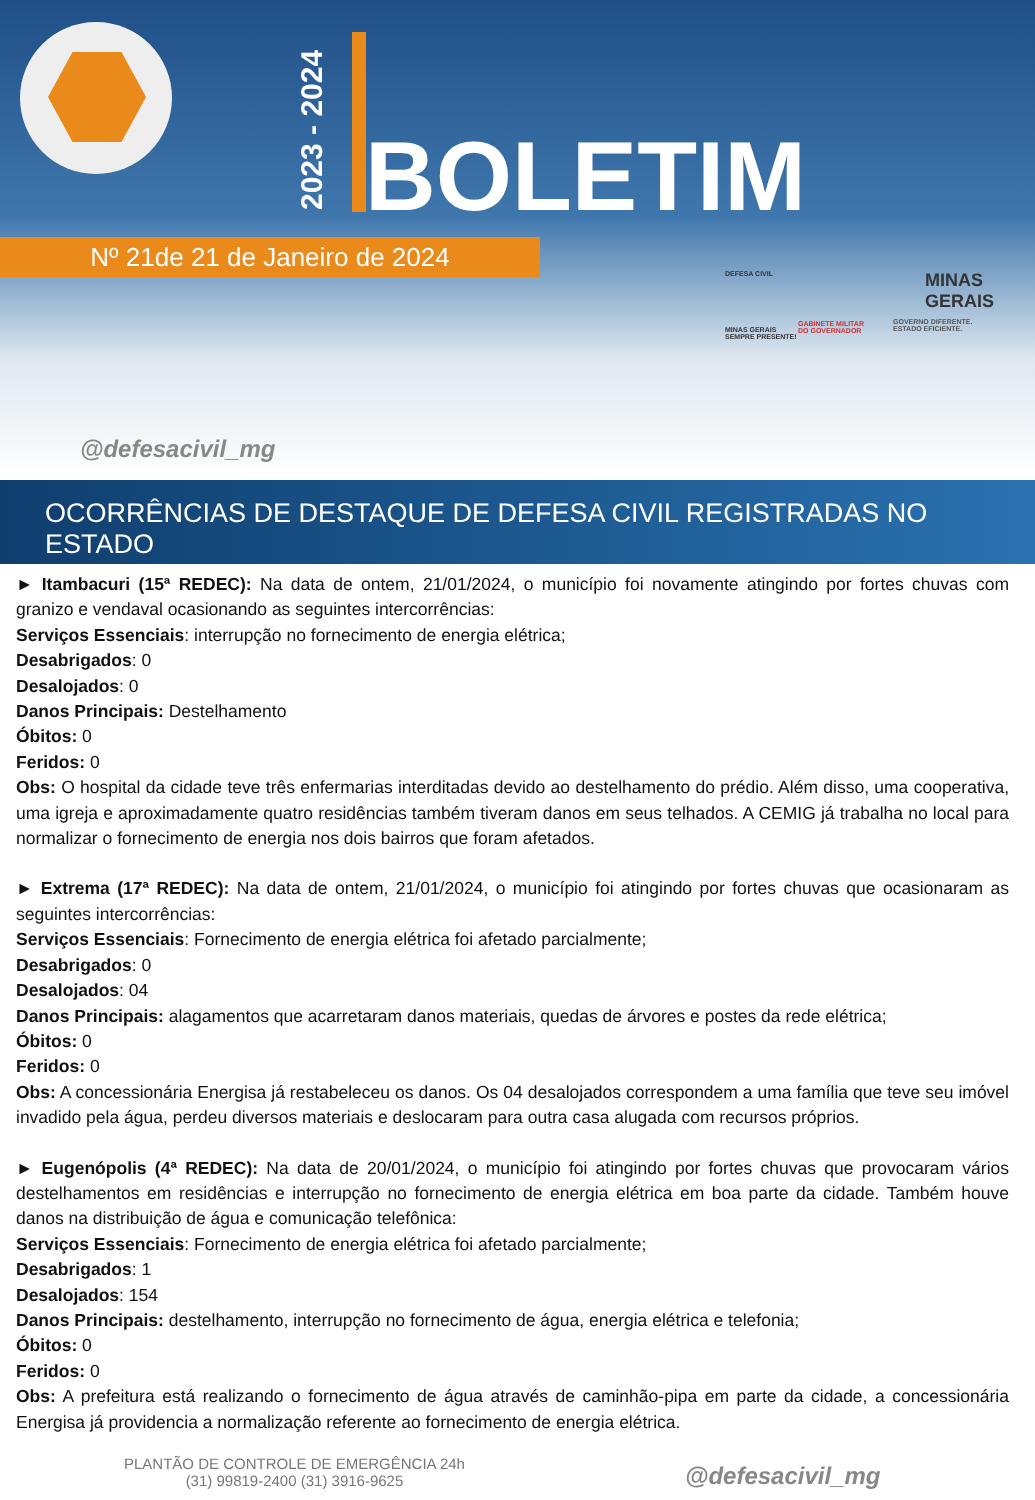2023 - 2024
BOLETIM
Nº 21de 21 de Janeiro de 2024
DEFESA CIVIL
MINAS GERAIS
SEMPRE PRESENTE!
GABINETE MILITAR
DO GOVERNADOR
MINAS
GERAIS
GOVERNO DIFERENTE.
ESTADO EFICIENTE.
@defesacivil_mg
OCORRÊNCIAS DE DESTAQUE DE DEFESA CIVIL REGISTRADAS NO ESTADO
► Itambacuri (15ª REDEC): Na data de ontem, 21/01/2024, o município foi novamente atingindo por fortes chuvas com granizo e vendaval ocasionando as seguintes intercorrências:
Serviços Essenciais: interrupção no fornecimento de energia elétrica;
Desabrigados: 0
Desalojados: 0
Danos Principais: Destelhamento
Óbitos: 0
Feridos: 0
Obs: O hospital da cidade teve três enfermarias interditadas devido ao destelhamento do prédio. Além disso, uma cooperativa, uma igreja e aproximadamente quatro residências também tiveram danos em seus telhados. A CEMIG já trabalha no local para normalizar o fornecimento de energia nos dois bairros que foram afetados.
► Extrema (17ª REDEC): Na data de ontem, 21/01/2024, o município foi atingindo por fortes chuvas que ocasionaram as seguintes intercorrências:
Serviços Essenciais: Fornecimento de energia elétrica foi afetado parcialmente;
Desabrigados: 0
Desalojados: 04
Danos Principais: alagamentos que acarretaram danos materiais, quedas de árvores e postes da rede elétrica;
Óbitos: 0
Feridos: 0
Obs: A concessionária Energisa já restabeleceu os danos. Os 04 desalojados correspondem a uma família que teve seu imóvel invadido pela água, perdeu diversos materiais e deslocaram para outra casa alugada com recursos próprios.
► Eugenópolis (4ª REDEC): Na data de 20/01/2024, o município foi atingindo por fortes chuvas que provocaram vários destelhamentos em residências e interrupção no fornecimento de energia elétrica em boa parte da cidade. Também houve danos na distribuição de água e comunicação telefônica:
Serviços Essenciais: Fornecimento de energia elétrica foi afetado parcialmente;
Desabrigados: 1
Desalojados: 154
Danos Principais: destelhamento, interrupção no fornecimento de água, energia elétrica e telefonia;
Óbitos: 0
Feridos: 0
Obs: A prefeitura está realizando o fornecimento de água através de caminhão-pipa em parte da cidade, a concessionária Energisa já providencia a normalização referente ao fornecimento de energia elétrica.
PLANTÃO DE CONTROLE DE EMERGÊNCIA 24h
(31) 99819-2400 (31) 3916-9625
@defesacivil_mg